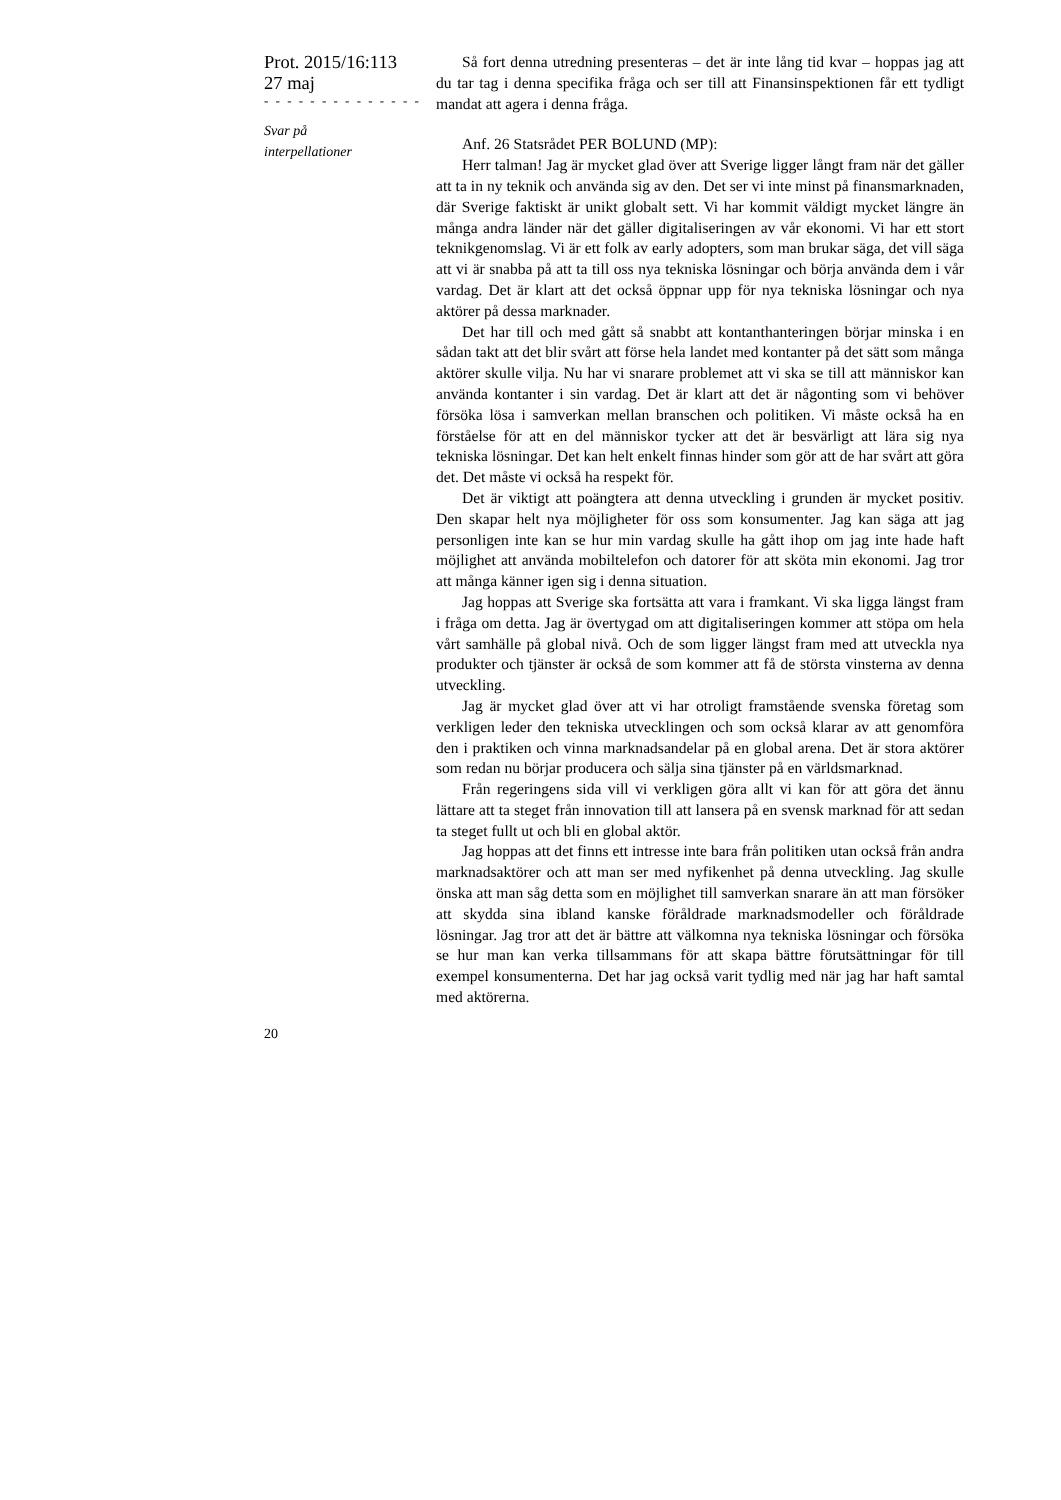Prot. 2015/16:113
27 maj
- - - - - - - - - - - - - -
Svar på
interpellationer
Så fort denna utredning presenteras – det är inte lång tid kvar – hoppas jag att du tar tag i denna specifika fråga och ser till att Finansinspektionen får ett tydligt mandat att agera i denna fråga.
Anf. 26 Statsrådet PER BOLUND (MP):
Herr talman! Jag är mycket glad över att Sverige ligger långt fram när det gäller att ta in ny teknik och använda sig av den. Det ser vi inte minst på finansmarknaden, där Sverige faktiskt är unikt globalt sett. Vi har kommit väldigt mycket längre än många andra länder när det gäller digitaliseringen av vår ekonomi. Vi har ett stort teknikgenomslag. Vi är ett folk av early adopters, som man brukar säga, det vill säga att vi är snabba på att ta till oss nya tekniska lösningar och börja använda dem i vår vardag. Det är klart att det också öppnar upp för nya tekniska lösningar och nya aktörer på dessa marknader.
Det har till och med gått så snabbt att kontanthanteringen börjar minska i en sådan takt att det blir svårt att förse hela landet med kontanter på det sätt som många aktörer skulle vilja. Nu har vi snarare problemet att vi ska se till att människor kan använda kontanter i sin vardag. Det är klart att det är någonting som vi behöver försöka lösa i samverkan mellan branschen och politiken. Vi måste också ha en förståelse för att en del människor tycker att det är besvärligt att lära sig nya tekniska lösningar. Det kan helt enkelt finnas hinder som gör att de har svårt att göra det. Det måste vi också ha respekt för.
Det är viktigt att poängtera att denna utveckling i grunden är mycket positiv. Den skapar helt nya möjligheter för oss som konsumenter. Jag kan säga att jag personligen inte kan se hur min vardag skulle ha gått ihop om jag inte hade haft möjlighet att använda mobiltelefon och datorer för att sköta min ekonomi. Jag tror att många känner igen sig i denna situation.
Jag hoppas att Sverige ska fortsätta att vara i framkant. Vi ska ligga längst fram i fråga om detta. Jag är övertygad om att digitaliseringen kommer att stöpa om hela vårt samhälle på global nivå. Och de som ligger längst fram med att utveckla nya produkter och tjänster är också de som kommer att få de största vinsterna av denna utveckling.
Jag är mycket glad över att vi har otroligt framstående svenska företag som verkligen leder den tekniska utvecklingen och som också klarar av att genomföra den i praktiken och vinna marknadsandelar på en global arena. Det är stora aktörer som redan nu börjar producera och sälja sina tjänster på en världsmarknad.
Från regeringens sida vill vi verkligen göra allt vi kan för att göra det ännu lättare att ta steget från innovation till att lansera på en svensk marknad för att sedan ta steget fullt ut och bli en global aktör.
Jag hoppas att det finns ett intresse inte bara från politiken utan också från andra marknadsaktörer och att man ser med nyfikenhet på denna utveckling. Jag skulle önska att man såg detta som en möjlighet till samverkan snarare än att man försöker att skydda sina ibland kanske föråldrade marknadsmodeller och föråldrade lösningar. Jag tror att det är bättre att välkomna nya tekniska lösningar och försöka se hur man kan verka tillsammans för att skapa bättre förutsättningar för till exempel konsumenterna. Det har jag också varit tydlig med när jag har haft samtal med aktörerna.
20